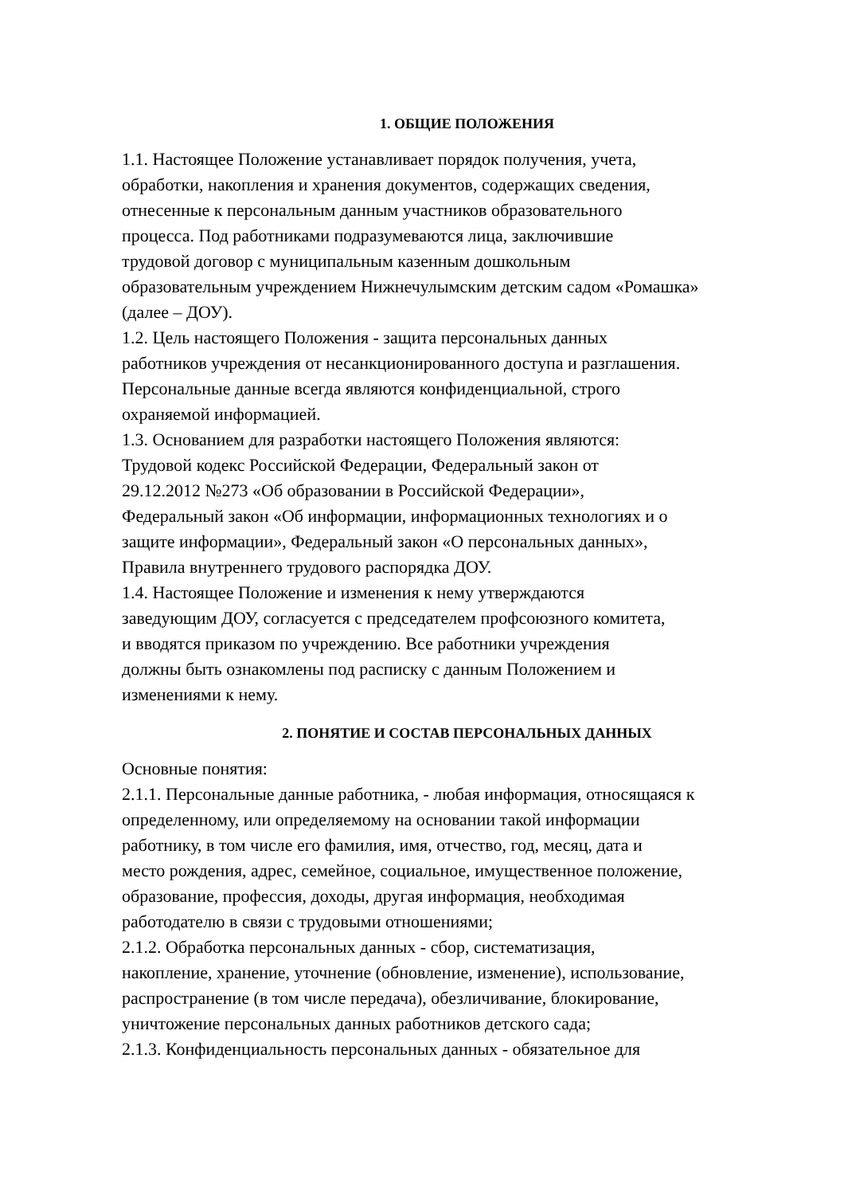1. ОБЩИЕ ПОЛОЖЕНИЯ
1.1. Настоящее Положение устанавливает порядок получения, учета,
обработки, накопления и хранения документов, содержащих сведения,
отнесенные к персональным данным участников образовательного
процесса. Под работниками подразумеваются лица, заключившие
трудовой договор с муниципальным казенным дошкольным
образовательным учреждением Нижнечулымским детским садом «Ромашка»
(далее – ДОУ).
1.2. Цель настоящего Положения - защита персональных данных
работников учреждения от несанкционированного доступа и разглашения.
Персональные данные всегда являются конфиденциальной, строго
охраняемой информацией.
1.3. Основанием для разработки настоящего Положения являются:
Трудовой кодекс Российской Федерации, Федеральный закон от
29.12.2012 №273 «Об образовании в Российской Федерации»,
Федеральный закон «Об информации, информационных технологиях и о
защите информации», Федеральный закон «О персональных данных»,
Правила внутреннего трудового распорядка ДОУ.
1.4. Настоящее Положение и изменения к нему утверждаются
заведующим ДОУ, согласуется с председателем профсоюзного комитета,
и вводятся приказом по учреждению. Все работники учреждения
должны быть ознакомлены под расписку с данным Положением и
изменениями к нему.
2. ПОНЯТИЕ И СОСТАВ ПЕРСОНАЛЬНЫХ ДАННЫХ
Основные понятия:
2.1.1. Персональные данные работника, - любая информация, относящаяся к
определенному, или определяемому на основании такой информации
работнику, в том числе его фамилия, имя, отчество, год, месяц, дата и
место рождения, адрес, семейное, социальное, имущественное положение,
образование, профессия, доходы, другая информация, необходимая
работодателю в связи с трудовыми отношениями;
2.1.2. Обработка персональных данных - сбор, систематизация,
накопление, хранение, уточнение (обновление, изменение), использование,
распространение (в том числе передача), обезличивание, блокирование,
уничтожение персональных данных работников детского сада;
2.1.3. Конфиденциальность персональных данных - обязательное для